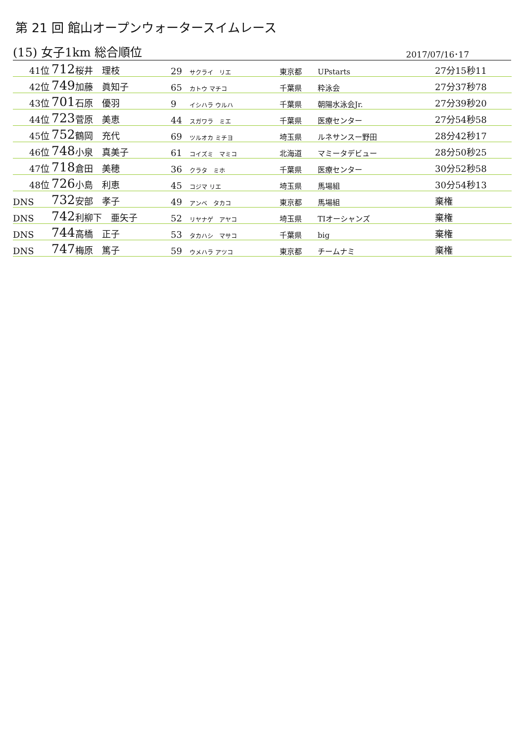第 21 回 館山オープンウォータースイムレース
(15) 女子1km 総合順位 2017/07/16･17
| 41位 | 712 | 桜井 理枝 | 29 | サクライ リエ | 東京都 | UPstarts | 27分15秒11 |
| 42位 | 749 | 加藤 眞知子 | 65 | カトウ マチコ | 千葉県 | 粋泳会 | 27分37秒78 |
| 43位 | 701 | 石原 優羽 | 9 | イシハラ ウルハ | 千葉県 | 朝陽水泳会Jr. | 27分39秒20 |
| 44位 | 723 | 菅原 美恵 | 44 | スガワラ ミエ | 千葉県 | 医療センター | 27分54秒58 |
| 45位 | 752 | 鶴岡 充代 | 69 | ツルオカ ミチヨ | 埼玉県 | ルネサンスー野田 | 28分42秒17 |
| 46位 | 748 | 小泉 真美子 | 61 | コイズミ マミコ | 北海道 | マミータデビュー | 28分50秒25 |
| 47位 | 718 | 倉田 美穂 | 36 | クラタ ミホ | 千葉県 | 医療センター | 30分52秒58 |
| 48位 | 726 | 小島 利恵 | 45 | コジマ リエ | 埼玉県 | 馬場組 | 30分54秒13 |
| DNS | 732 | 安部 孝子 | 49 | アンベ タカコ | 東京都 | 馬場組 | 棄権 |
| DNS | 742 | 利柳下 亜矢子 | 52 | リヤナゲ アヤコ | 埼玉県 | TIオーシャンズ | 棄権 |
| DNS | 744 | 高橋 正子 | 53 | タカハシ マサコ | 千葉県 | big | 棄権 |
| DNS | 747 | 梅原 篤子 | 59 | ウメハラ アツコ | 東京都 | チームナミ | 棄権 |